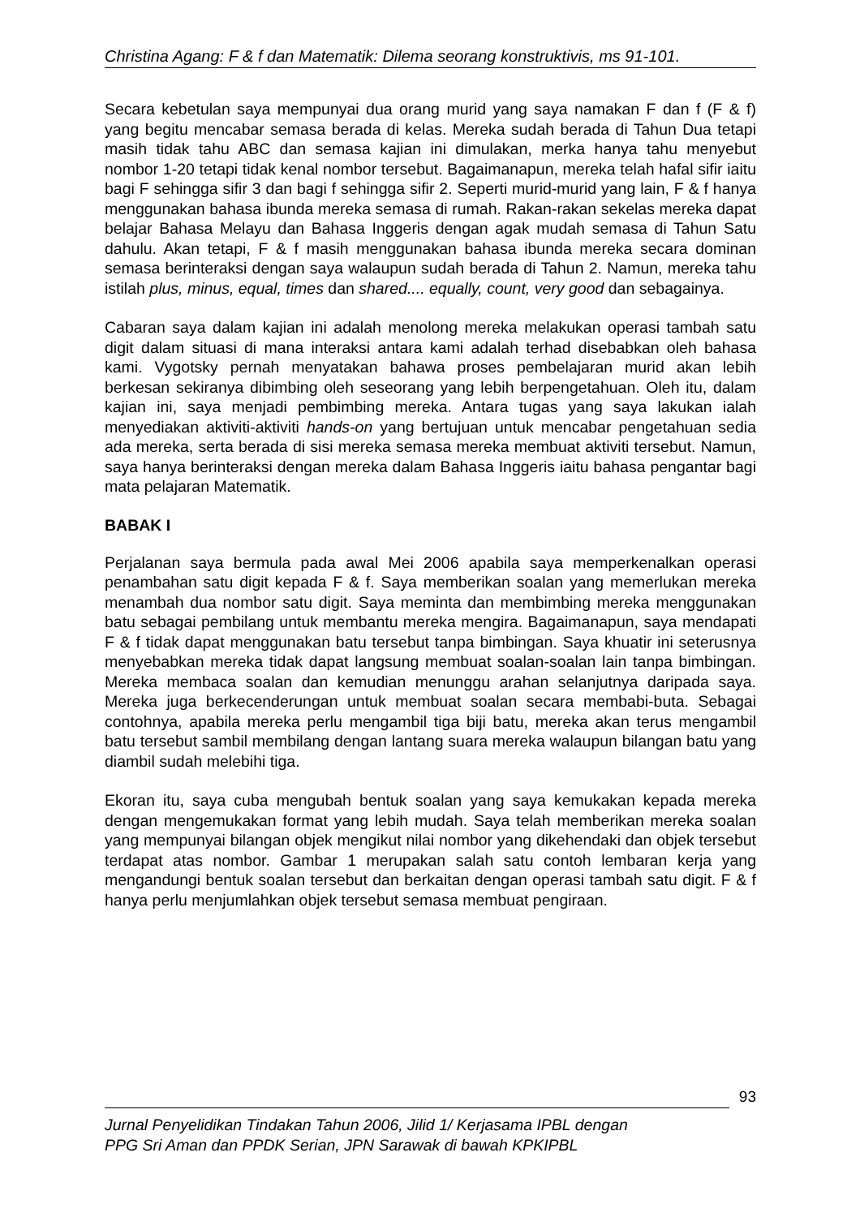Christina Agang: F & f dan Matematik: Dilema seorang konstruktivis, ms 91-101.
Secara kebetulan saya mempunyai dua orang murid yang saya namakan F dan f (F & f) yang begitu mencabar semasa berada di kelas. Mereka sudah berada di Tahun Dua tetapi masih tidak tahu ABC dan semasa kajian ini dimulakan, merka hanya tahu menyebut nombor 1-20 tetapi tidak kenal nombor tersebut. Bagaimanapun, mereka telah hafal sifir iaitu bagi F sehingga sifir 3 dan bagi f sehingga sifir 2. Seperti murid-murid yang lain, F & f hanya menggunakan bahasa ibunda mereka semasa di rumah. Rakan-rakan sekelas mereka dapat belajar Bahasa Melayu dan Bahasa Inggeris dengan agak mudah semasa di Tahun Satu dahulu. Akan tetapi, F & f masih menggunakan bahasa ibunda mereka secara dominan semasa berinteraksi dengan saya walaupun sudah berada di Tahun 2. Namun, mereka tahu istilah plus, minus, equal, times dan shared.... equally, count, very good dan sebagainya.
Cabaran saya dalam kajian ini adalah menolong mereka melakukan operasi tambah satu digit dalam situasi di mana interaksi antara kami adalah terhad disebabkan oleh bahasa kami. Vygotsky pernah menyatakan bahawa proses pembelajaran murid akan lebih berkesan sekiranya dibimbing oleh seseorang yang lebih berpengetahuan. Oleh itu, dalam kajian ini, saya menjadi pembimbing mereka. Antara tugas yang saya lakukan ialah menyediakan aktiviti-aktiviti hands-on yang bertujuan untuk mencabar pengetahuan sedia ada mereka, serta berada di sisi mereka semasa mereka membuat aktiviti tersebut. Namun, saya hanya berinteraksi dengan mereka dalam Bahasa Inggeris iaitu bahasa pengantar bagi mata pelajaran Matematik.
BABAK I
Perjalanan saya bermula pada awal Mei 2006 apabila saya memperkenalkan operasi penambahan satu digit kepada F & f. Saya memberikan soalan yang memerlukan mereka menambah dua nombor satu digit. Saya meminta dan membimbing mereka menggunakan batu sebagai pembilang untuk membantu mereka mengira. Bagaimanapun, saya mendapati F & f tidak dapat menggunakan batu tersebut tanpa bimbingan. Saya khuatir ini seterusnya menyebabkan mereka tidak dapat langsung membuat soalan-soalan lain tanpa bimbingan. Mereka membaca soalan dan kemudian menunggu arahan selanjutnya daripada saya. Mereka juga berkecenderungan untuk membuat soalan secara membabi-buta. Sebagai contohnya, apabila mereka perlu mengambil tiga biji batu, mereka akan terus mengambil batu tersebut sambil membilang dengan lantang suara mereka walaupun bilangan batu yang diambil sudah melebihi tiga.
Ekoran itu, saya cuba mengubah bentuk soalan yang saya kemukakan kepada mereka dengan mengemukakan format yang lebih mudah. Saya telah memberikan mereka soalan yang mempunyai bilangan objek mengikut nilai nombor yang dikehendaki dan objek tersebut terdapat atas nombor. Gambar 1 merupakan salah satu contoh lembaran kerja yang mengandungi bentuk soalan tersebut dan berkaitan dengan operasi tambah satu digit. F & f hanya perlu menjumlahkan objek tersebut semasa membuat pengiraan.
93
Jurnal Penyelidikan Tindakan Tahun 2006, Jilid 1/ Kerjasama IPBL dengan
PPG Sri Aman dan PPDK Serian, JPN Sarawak di bawah KPKIPBL